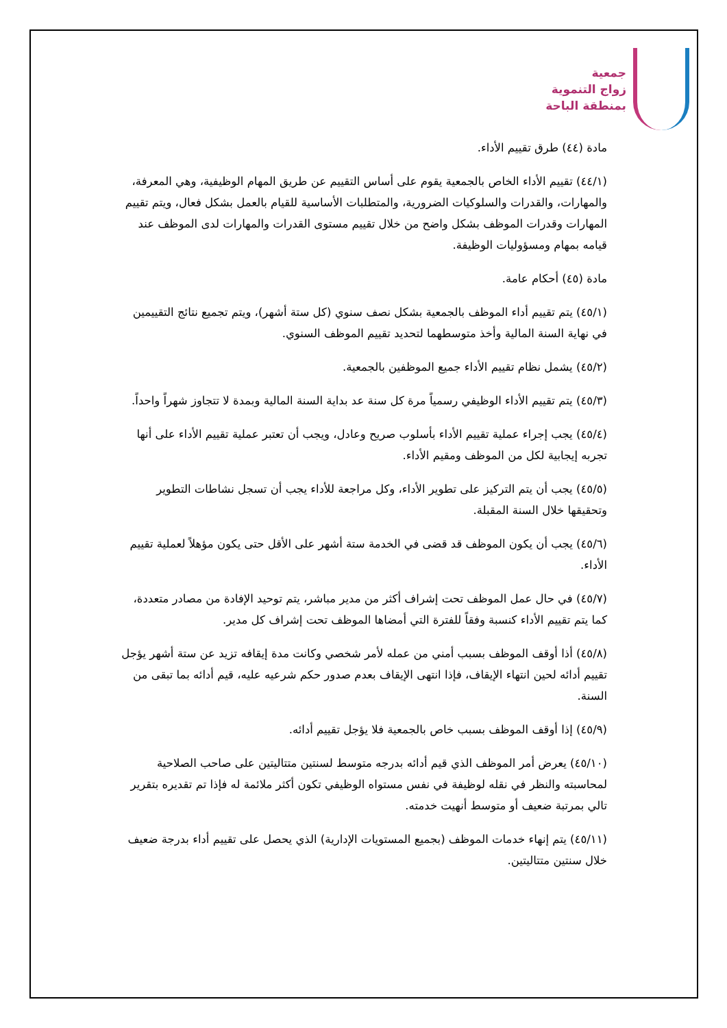جمعية
زواج التنموية
بمنطقة الباحة
مادة (٤٤) طرق تقييم الأداء.
(٤٤/١) تقييم الأداء الخاص بالجمعية يقوم على أساس التقييم عن طريق المهام الوظيفية، وهي المعرفة، والمهارات، والقدرات والسلوكيات الضرورية، والمتطلبات الأساسية للقيام بالعمل بشكل فعال، ويتم تقييم المهارات وقدرات الموظف بشكل واضح من خلال تقييم مستوى القدرات والمهارات لدى الموظف عند قيامه بمهام ومسؤوليات الوظيفة.
مادة (٤٥) أحكام عامة.
(٤٥/١) يتم تقييم أداء الموظف بالجمعية بشكل نصف سنوي (كل ستة أشهر)، ويتم تجميع نتائج التقييمين في نهاية السنة المالية وأخذ متوسطهما لتحديد تقييم الموظف السنوي.
(٤٥/٢) يشمل نظام تقييم الأداء جميع الموظفين بالجمعية.
(٤٥/٣) يتم تقييم الأداء الوظيفي رسمياً مرة كل سنة عد بداية السنة المالية وبمدة لا تتجاوز شهراً واحداً.
(٤٥/٤) يجب إجراء عملية تقييم الأداء بأسلوب صريح وعادل، ويجب أن تعتبر عملية تقييم الأداء على أنها تجربه إيجابية لكل من الموظف ومقيم الأداء.
(٤٥/٥) يجب أن يتم التركيز على تطوير الأداء، وكل مراجعة للأداء يجب أن تسجل نشاطات التطوير وتحقيقها خلال السنة المقبلة.
(٤٥/٦) يجب أن يكون الموظف قد قضى في الخدمة ستة أشهر على الأقل حتى يكون مؤهلاً لعملية تقييم الأداء.
(٤٥/٧) في حال عمل الموظف تحت إشراف أكثر من مدير مباشر، يتم توحيد الإفادة من مصادر متعددة، كما يتم تقييم الأداء كنسبة وفقاً للفترة التي أمضاها الموظف تحت إشراف كل مدير.
(٤٥/٨) أذا أوقف الموظف بسبب أمني من عمله لأمر شخصي وكانت مدة إيقافه تزيد عن ستة أشهر يؤجل تقييم أدائه لحين انتهاء الإيقاف، فإذا انتهى الإيقاف بعدم صدور حكم شرعيه عليه، قيم أدائه بما تبقى من السنة.
(٤٥/٩) إذا أوقف الموظف بسبب خاص بالجمعية فلا يؤجل تقييم أدائه.
(٤٥/١٠) يعرض أمر الموظف الذي قيم أدائه بدرجه متوسط لسنتين متتاليتين على صاحب الصلاحية لمحاسبته والنظر في نقله لوظيفة في نفس مستواه الوظيفي تكون أكثر ملائمة له فإذا تم تقديره بتقرير تالي بمرتبة ضعيف أو متوسط أنهيت خدمته.
(٤٥/١١) يتم إنهاء خدمات الموظف (بجميع المستويات الإدارية) الذي يحصل على تقييم أداء بدرجة ضعيف خلال سنتين متتاليتين.